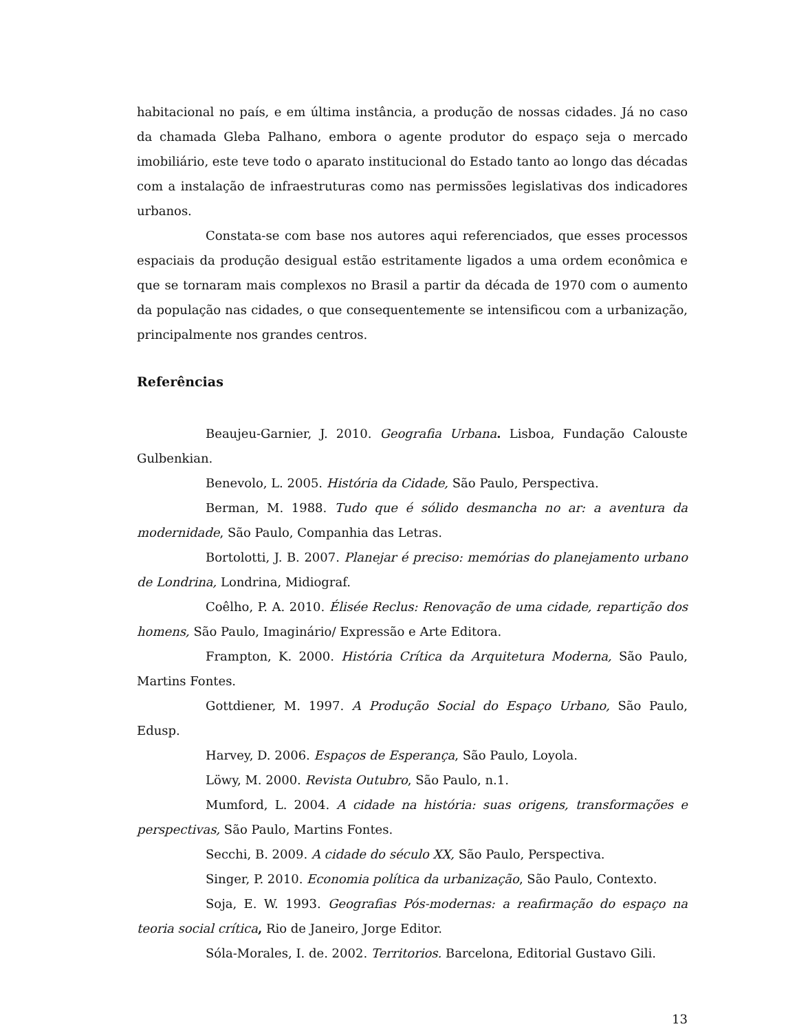habitacional no país, e em última instância, a produção de nossas cidades. Já no caso da chamada Gleba Palhano, embora o agente produtor do espaço seja o mercado imobiliário, este teve todo o aparato institucional do Estado tanto ao longo das décadas com a instalação de infraestruturas como nas permissões legislativas dos indicadores urbanos.
Constata-se com base nos autores aqui referenciados, que esses processos espaciais da produção desigual estão estritamente ligados a uma ordem econômica e que se tornaram mais complexos no Brasil a partir da década de 1970 com o aumento da população nas cidades, o que consequentemente se intensificou com a urbanização, principalmente nos grandes centros.
Referências
Beaujeu-Garnier, J. 2010. Geografia Urbana. Lisboa, Fundação Calouste Gulbenkian.
Benevolo, L. 2005. História da Cidade, São Paulo, Perspectiva.
Berman, M. 1988. Tudo que é sólido desmancha no ar: a aventura da modernidade, São Paulo, Companhia das Letras.
Bortolotti, J. B. 2007. Planejar é preciso: memórias do planejamento urbano de Londrina, Londrina, Midiograf.
Coêlho, P. A. 2010. Élisée Reclus: Renovação de uma cidade, repartição dos homens, São Paulo, Imaginário/ Expressão e Arte Editora.
Frampton, K. 2000. História Crítica da Arquitetura Moderna, São Paulo, Martins Fontes.
Gottdiener, M. 1997. A Produção Social do Espaço Urbano, São Paulo, Edusp.
Harvey, D. 2006. Espaços de Esperança, São Paulo, Loyola.
Löwy, M. 2000. Revista Outubro, São Paulo, n.1.
Mumford, L. 2004. A cidade na história: suas origens, transformações e perspectivas, São Paulo, Martins Fontes.
Secchi, B. 2009. A cidade do século XX, São Paulo, Perspectiva.
Singer, P. 2010. Economia política da urbanização, São Paulo, Contexto.
Soja, E. W. 1993. Geografias Pós-modernas: a reafirmação do espaço na teoria social crítica, Rio de Janeiro, Jorge Editor.
Sóla-Morales, I. de. 2002. Territorios. Barcelona, Editorial Gustavo Gili.
13